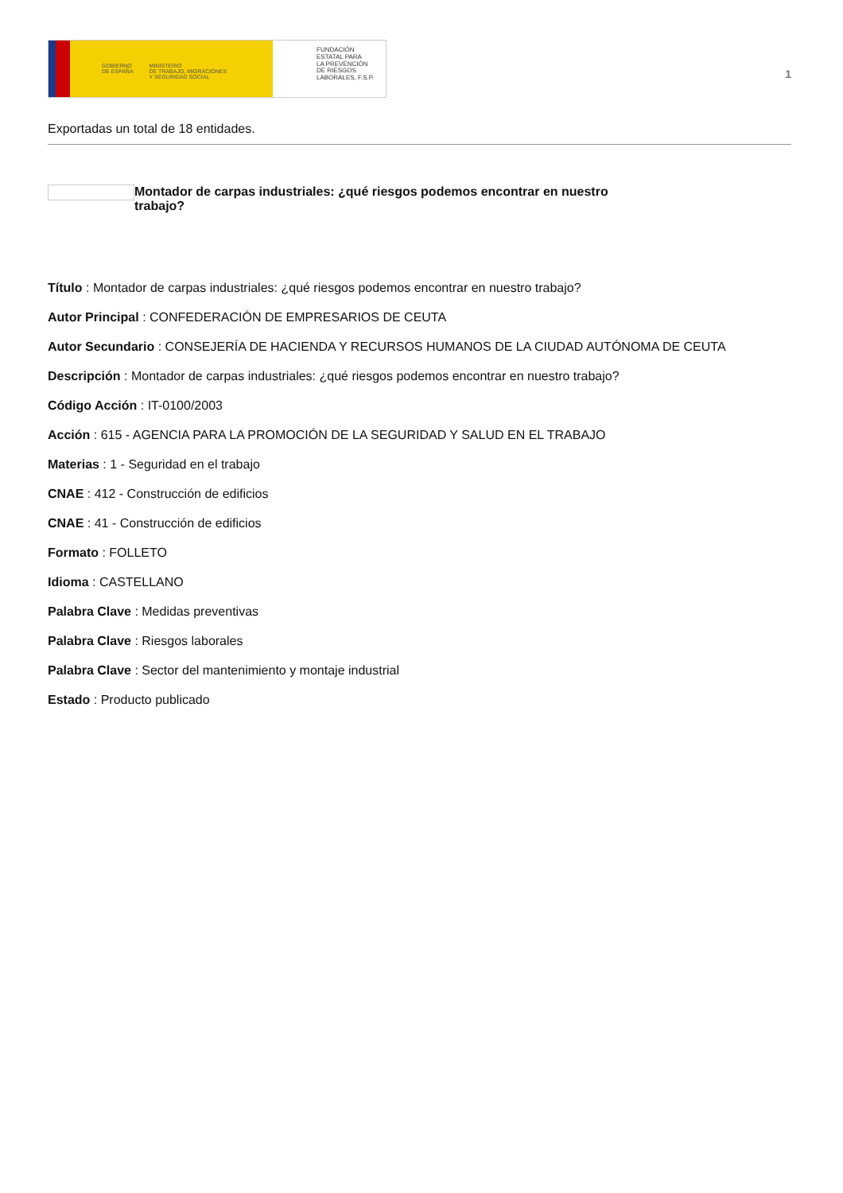GOBIERNO
DE ESPAÑA MINISTERIO
DE TRABAJO, MIGRACIONES
Y SEGURIDAD SOCIAL
FUNDACIÓN
ESTATAL PARA
LA PREVENCIÓN
DE RIESGOS
LABORALES, F.S.P.
1
Exportadas un total de 18 entidades.
Montador de carpas industriales: ¿qué riesgos podemos encontrar en nuestro trabajo?
Título : Montador de carpas industriales: ¿qué riesgos podemos encontrar en nuestro trabajo?
Autor Principal : CONFEDERACIÓN DE EMPRESARIOS DE CEUTA
Autor Secundario : CONSEJERÍA DE HACIENDA Y RECURSOS HUMANOS DE LA CIUDAD AUTÓNOMA DE CEUTA
Descripción : Montador de carpas industriales: ¿qué riesgos podemos encontrar en nuestro trabajo?
Código Acción : IT-0100/2003
Acción : 615 - AGENCIA PARA LA PROMOCIÓN DE LA SEGURIDAD Y SALUD EN EL TRABAJO
Materias : 1 - Seguridad en el trabajo
CNAE : 412 - Construcción de edificios
CNAE : 41 - Construcción de edificios
Formato : FOLLETO
Idioma : CASTELLANO
Palabra Clave : Medidas preventivas
Palabra Clave : Riesgos laborales
Palabra Clave : Sector del mantenimiento y montaje industrial
Estado : Producto publicado